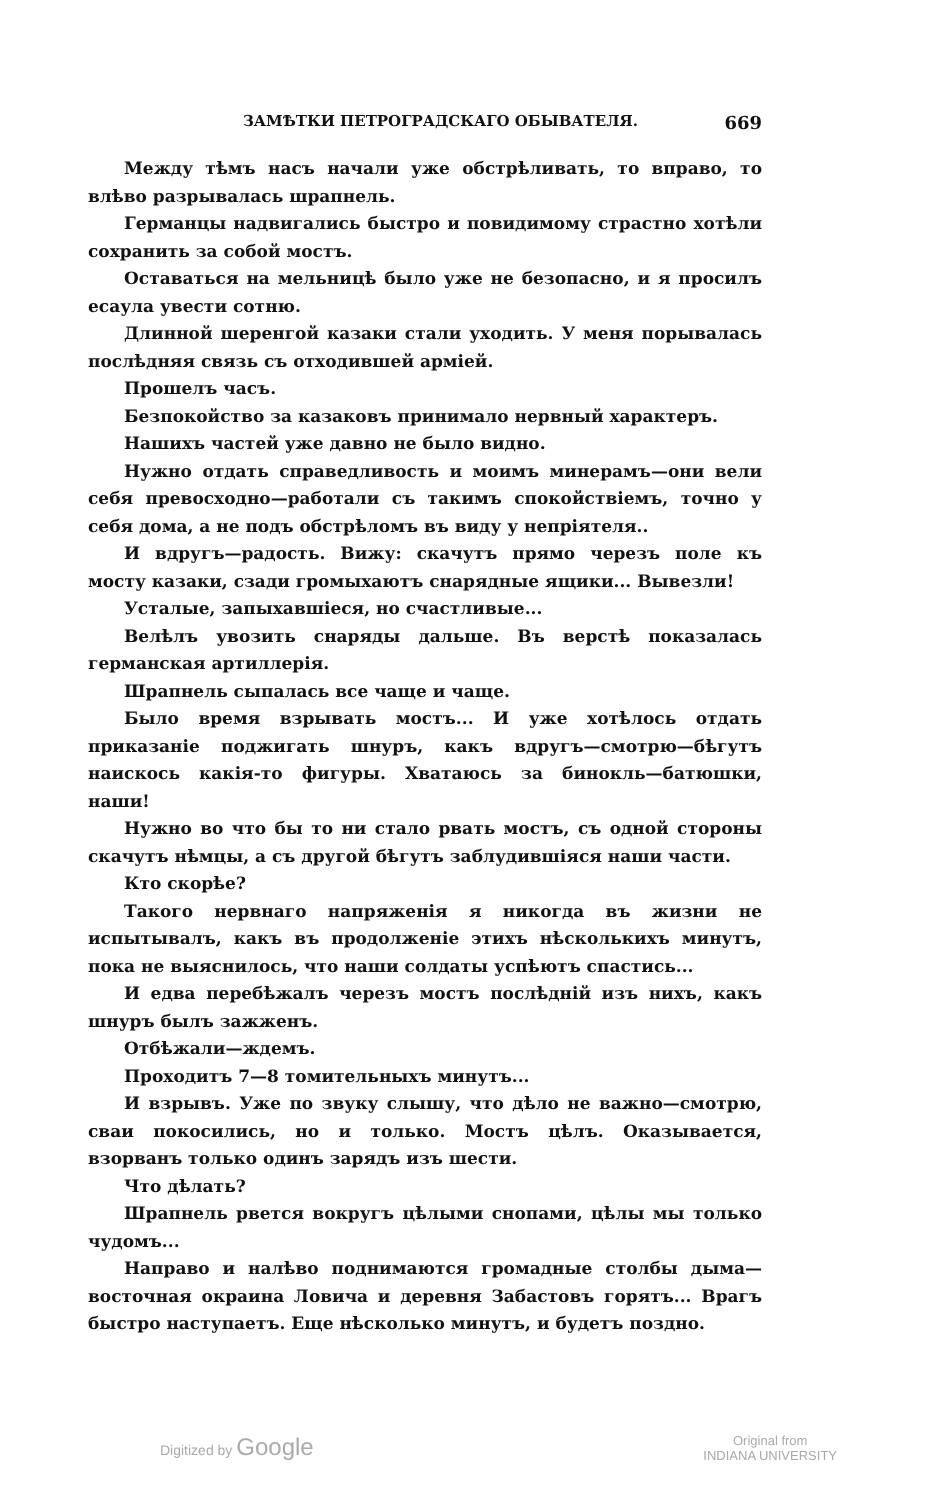ЗАМѢТКИ ПЕТРОГРАДСКАГО ОБЫВАТЕЛЯ. 669
Между тѣмъ насъ начали уже обстрѣливать, то вправо, то влѣво разрывалась шрапнель.
Германцы надвигались быстро и повидимому страстно хотѣли сохранить за собой мостъ.
Оставаться на мельницѣ было уже не безопасно, и я просилъ есаула увести сотню.
Длинной шеренгой казаки стали уходить. У меня порывалась послѣдняя связь съ отходившей арміей.
Прошелъ часъ.
Безпокойство за казаковъ принимало нервный характеръ.
Нашихъ частей уже давно не было видно.
Нужно отдать справедливость и моимъ минерамъ—они вели себя превосходно—работали съ такимъ спокойствіемъ, точно у себя дома, а не подъ обстрѣломъ въ виду у непріятеля..
И вдругъ—радость. Вижу: скачутъ прямо черезъ поле къ мосту казаки, сзади громыхаютъ снарядные ящики... Вывезли!
Усталые, запыхавшіеся, но счастливые...
Велѣлъ увозить снаряды дальше. Въ верстѣ показалась германская артиллерія.
Шрапнель сыпалась все чаще и чаще.
Было время взрывать мостъ... И уже хотѣлось отдать приказаніе поджигать шнуръ, какъ вдругъ—смотрю—бѣгутъ наискось какія-то фигуры. Хватаюсь за бинокль—батюшки, наши!
Нужно во что бы то ни стало рвать мостъ, съ одной стороны скачутъ нѣмцы, а съ другой бѣгутъ заблудившіяся наши части.
Кто скорѣе?
Такого нервнаго напряженія я никогда въ жизни не испытывалъ, какъ въ продолженіе этихъ нѣсколькихъ минутъ, пока не выяснилось, что наши солдаты успѣютъ спастись...
И едва перебѣжалъ черезъ мостъ послѣдній изъ нихъ, какъ шнуръ былъ зажженъ.
Отбѣжали—ждемъ.
Проходитъ 7—8 томительныхъ минутъ...
И взрывъ. Уже по звуку слышу, что дѣло не важно—смотрю, сваи покосились, но и только. Мостъ цѣлъ. Оказывается, взорванъ только одинъ зарядъ изъ шести.
Что дѣлать?
Шрапнель рвется вокругъ цѣлыми снопами, цѣлы мы только чудомъ...
Направо и налѣво поднимаются громадные столбы дыма—восточная окраина Ловича и деревня Забастовъ горятъ... Врагъ быстро наступаетъ. Еще нѣсколько минутъ, и будетъ поздно.
Digitized by Google Original from
INDIANA UNIVERSITY